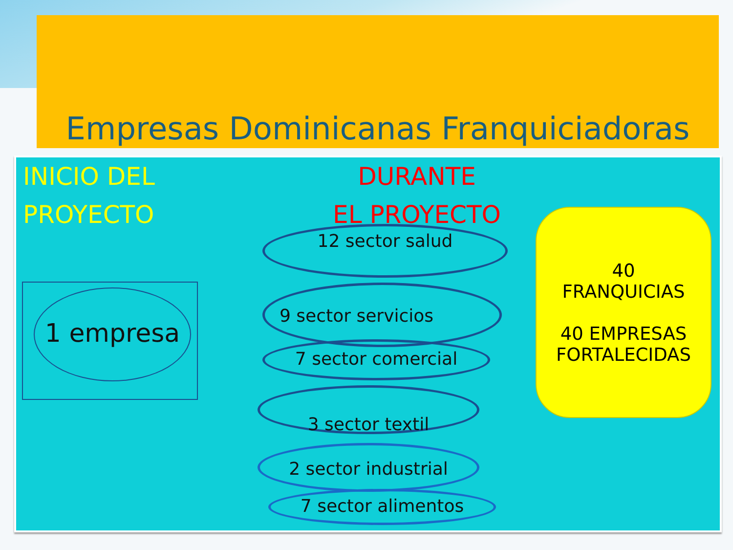Empresas Dominicanas Franquiciadoras
INICIO DEL
PROYECTO
DURANTE
EL PROYECTO
1 empresa
12 sector salud
9 sector servicios
7 sector comercial
3 sector textil
2 sector industrial
7 sector alimentos
40
FRANQUICIAS
40 EMPRESAS
FORTALECIDAS